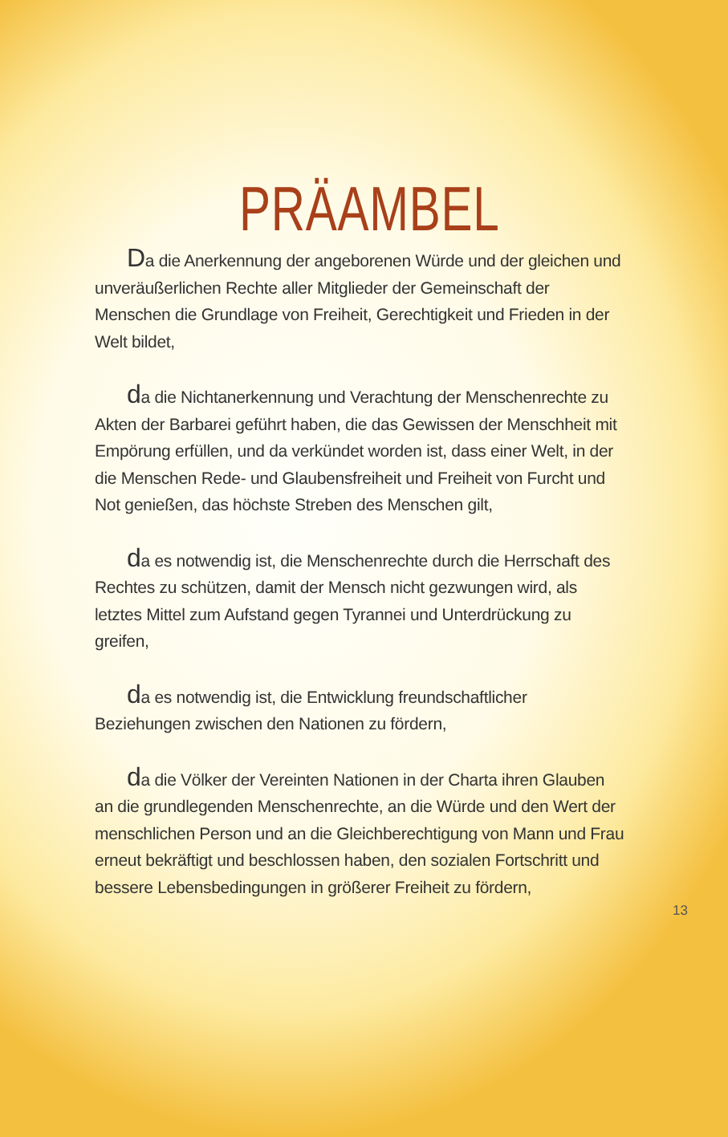PRÄAMBEL
Da die Anerkennung der angeborenen Würde und der gleichen und unveräußerlichen Rechte aller Mitglieder der Gemeinschaft der Menschen die Grundlage von Freiheit, Gerechtigkeit und Frieden in der Welt bildet,
da die Nichtanerkennung und Verachtung der Menschenrechte zu Akten der Barbarei geführt haben, die das Gewissen der Menschheit mit Empörung erfüllen, und da verkündet worden ist, dass einer Welt, in der die Menschen Rede- und Glaubensfreiheit und Freiheit von Furcht und Not genießen, das höchste Streben des Menschen gilt,
da es notwendig ist, die Menschenrechte durch die Herrschaft des Rechtes zu schützen, damit der Mensch nicht gezwungen wird, als letztes Mittel zum Aufstand gegen Tyrannei und Unterdrückung zu greifen,
da es notwendig ist, die Entwicklung freundschaftlicher Beziehungen zwischen den Nationen zu fördern,
da die Völker der Vereinten Nationen in der Charta ihren Glauben an die grundlegenden Menschenrechte, an die Würde und den Wert der menschlichen Person und an die Gleichberechtigung von Mann und Frau erneut bekräftigt und beschlossen haben, den sozialen Fortschritt und bessere Lebensbedingungen in größerer Freiheit zu fördern,
13